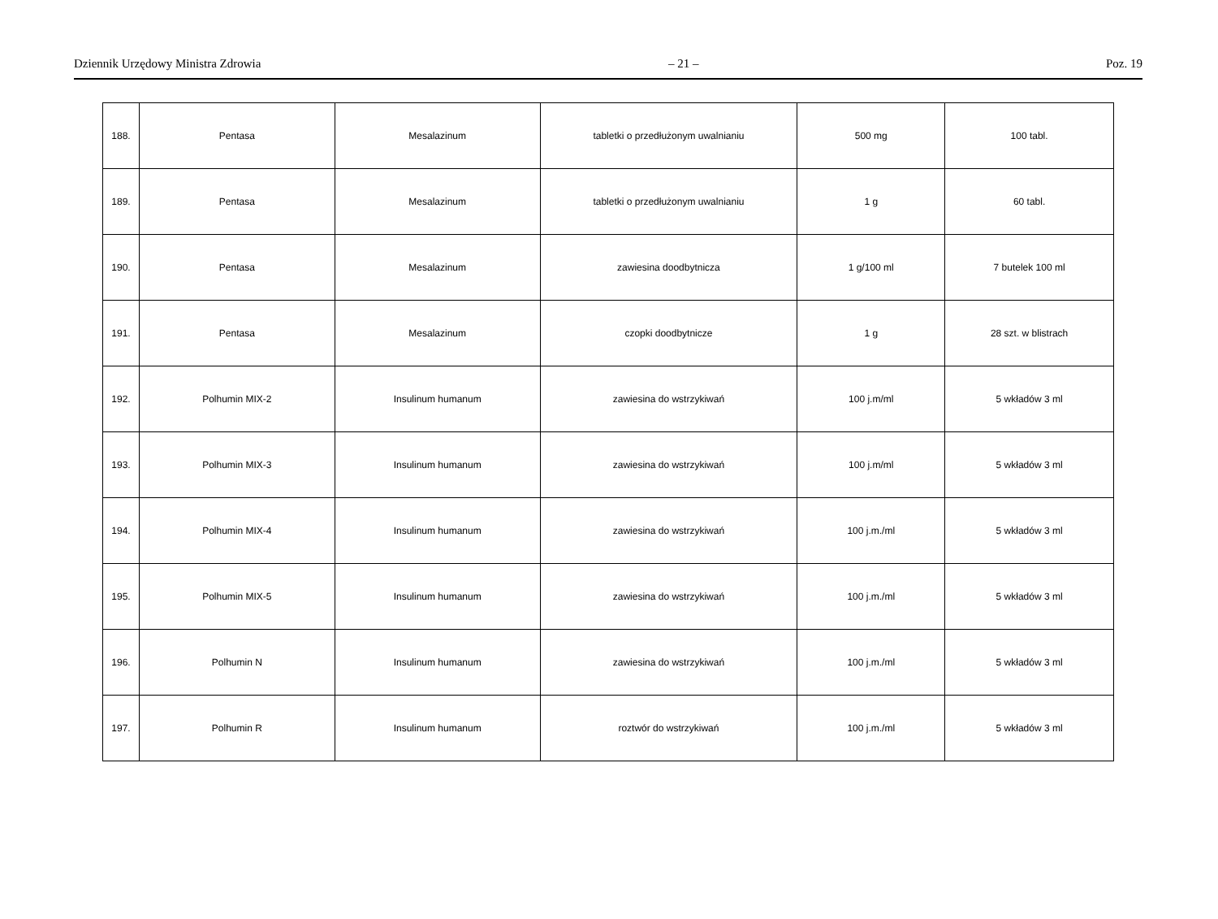Dziennik Urzędowy Ministra Zdrowia – 21 – Poz. 19
| 188. | Pentasa | Mesalazinum | tabletki o przedłużonym uwalnianiu | 500 mg | 100 tabl. |
| 189. | Pentasa | Mesalazinum | tabletki o przedłużonym uwalnianiu | 1 g | 60 tabl. |
| 190. | Pentasa | Mesalazinum | zawiesina doodbytnicza | 1 g/100 ml | 7 butelek 100 ml |
| 191. | Pentasa | Mesalazinum | czopki doodbytnicze | 1 g | 28 szt. w blistrach |
| 192. | Polhumin MIX-2 | Insulinum humanum | zawiesina do wstrzykiwań | 100 j.m/ml | 5 wkładów 3 ml |
| 193. | Polhumin MIX-3 | Insulinum humanum | zawiesina do wstrzykiwań | 100 j.m/ml | 5 wkładów 3 ml |
| 194. | Polhumin MIX-4 | Insulinum humanum | zawiesina do wstrzykiwań | 100 j.m./ml | 5 wkładów 3 ml |
| 195. | Polhumin MIX-5 | Insulinum humanum | zawiesina do wstrzykiwań | 100 j.m./ml | 5 wkładów 3 ml |
| 196. | Polhumin N | Insulinum humanum | zawiesina do wstrzykiwań | 100 j.m./ml | 5 wkładów 3 ml |
| 197. | Polhumin R | Insulinum humanum | roztwór do wstrzykiwań | 100 j.m./ml | 5 wkładów 3 ml |